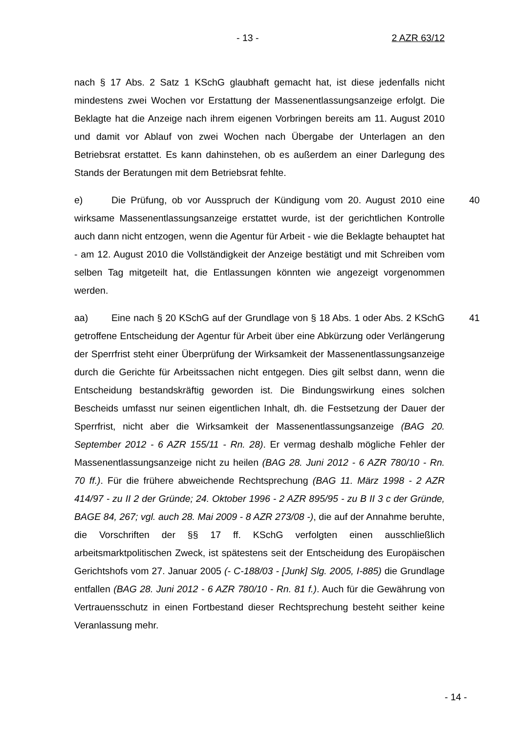- 13 - 2 AZR 63/12
nach § 17 Abs. 2 Satz 1 KSchG glaubhaft gemacht hat, ist diese jedenfalls nicht mindestens zwei Wochen vor Erstattung der Massenentlassungsanzeige erfolgt. Die Beklagte hat die Anzeige nach ihrem eigenen Vorbringen bereits am 11. August 2010 und damit vor Ablauf von zwei Wochen nach Übergabe der Unterlagen an den Betriebsrat erstattet. Es kann dahinstehen, ob es außerdem an einer Darlegung des Stands der Beratungen mit dem Betriebsrat fehlte.
40 e) Die Prüfung, ob vor Ausspruch der Kündigung vom 20. August 2010 eine wirksame Massenentlassungsanzeige erstattet wurde, ist der gerichtlichen Kontrolle auch dann nicht entzogen, wenn die Agentur für Arbeit - wie die Beklagte behauptet hat - am 12. August 2010 die Vollständigkeit der Anzeige bestätigt und mit Schreiben vom selben Tag mitgeteilt hat, die Entlassungen könnten wie angezeigt vorgenommen werden.
41 aa) Eine nach § 20 KSchG auf der Grundlage von § 18 Abs. 1 oder Abs. 2 KSchG getroffene Entscheidung der Agentur für Arbeit über eine Abkürzung oder Verlängerung der Sperrfrist steht einer Überprüfung der Wirksamkeit der Massenentlassungsanzeige durch die Gerichte für Arbeitssachen nicht entgegen. Dies gilt selbst dann, wenn die Entscheidung bestandskräftig geworden ist. Die Bindungswirkung eines solchen Bescheids umfasst nur seinen eigentlichen Inhalt, dh. die Festsetzung der Dauer der Sperrfrist, nicht aber die Wirksamkeit der Massenentlassungsanzeige (BAG 20. September 2012 - 6 AZR 155/11 - Rn. 28). Er vermag deshalb mögliche Fehler der Massenentlassungsanzeige nicht zu heilen (BAG 28. Juni 2012 - 6 AZR 780/10 - Rn. 70 ff.). Für die frühere abweichende Rechtsprechung (BAG 11. März 1998 - 2 AZR 414/97 - zu II 2 der Gründe; 24. Oktober 1996 - 2 AZR 895/95 - zu B II 3 c der Gründe, BAGE 84, 267; vgl. auch 28. Mai 2009 - 8 AZR 273/08 -), die auf der Annahme beruhte, die Vorschriften der §§ 17 ff. KSchG verfolgten einen ausschließlich arbeitsmarktpolitischen Zweck, ist spätestens seit der Entscheidung des Europäischen Gerichtshofs vom 27. Januar 2005 (- C-188/03 - [Junk] Slg. 2005, I-885) die Grundlage entfallen (BAG 28. Juni 2012 - 6 AZR 780/10 - Rn. 81 f.). Auch für die Gewährung von Vertrauensschutz in einen Fortbestand dieser Rechtsprechung besteht seither keine Veranlassung mehr.
- 14 -